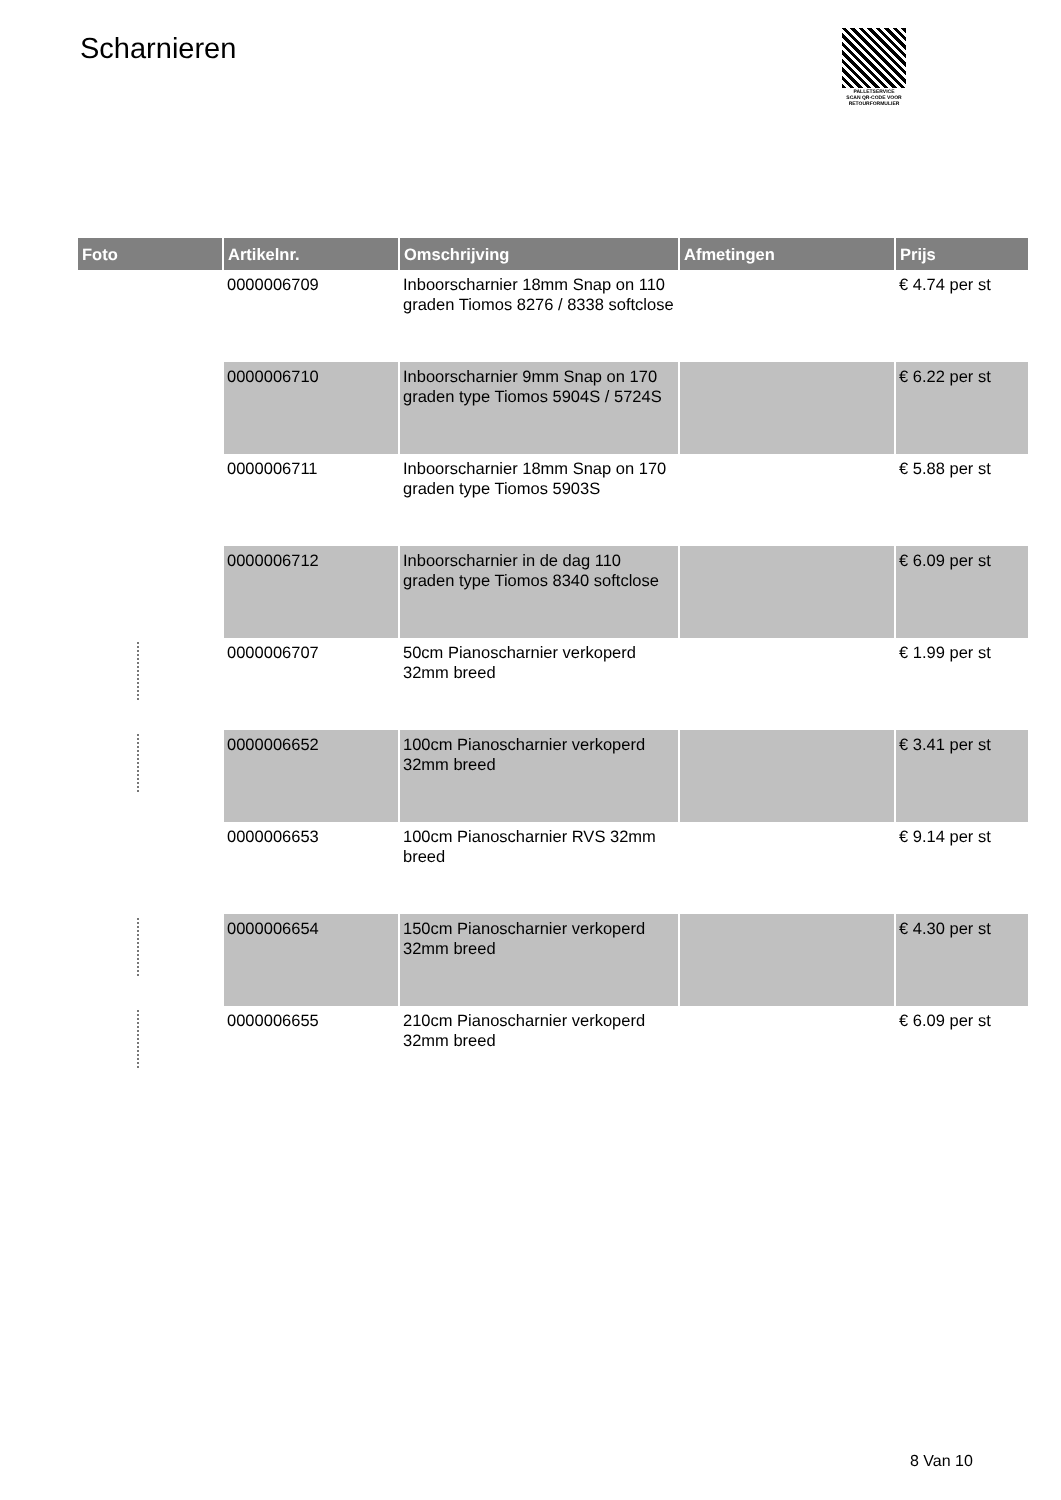Scharnieren
PALLETSERVICE
SCAN QR-CODE VOOR RETOURFORMULIER
| Foto | Artikelnr. | Omschrijving | Afmetingen | Prijs |
| --- | --- | --- | --- | --- |
| | 0000006709 | Inboorscharnier 18mm Snap on 110 graden Tiomos 8276 / 8338 softclose | | € 4.74 per st |
| | 0000006710 | Inboorscharnier 9mm Snap on 170 graden type Tiomos 5904S / 5724S | | € 6.22 per st |
| | 0000006711 | Inboorscharnier 18mm Snap on 170 graden type Tiomos 5903S | | € 5.88 per st |
| | 0000006712 | Inboorscharnier in de dag 110 graden type Tiomos 8340 softclose | | € 6.09 per st |
| | 0000006707 | 50cm Pianoscharnier verkoperd 32mm breed | | € 1.99 per st |
| | 0000006652 | 100cm Pianoscharnier verkoperd 32mm breed | | € 3.41 per st |
| | 0000006653 | 100cm Pianoscharnier RVS 32mm breed | | € 9.14 per st |
| | 0000006654 | 150cm Pianoscharnier verkoperd 32mm breed | | € 4.30 per st |
| | 0000006655 | 210cm Pianoscharnier verkoperd 32mm breed | | € 6.09 per st |
8 Van 10